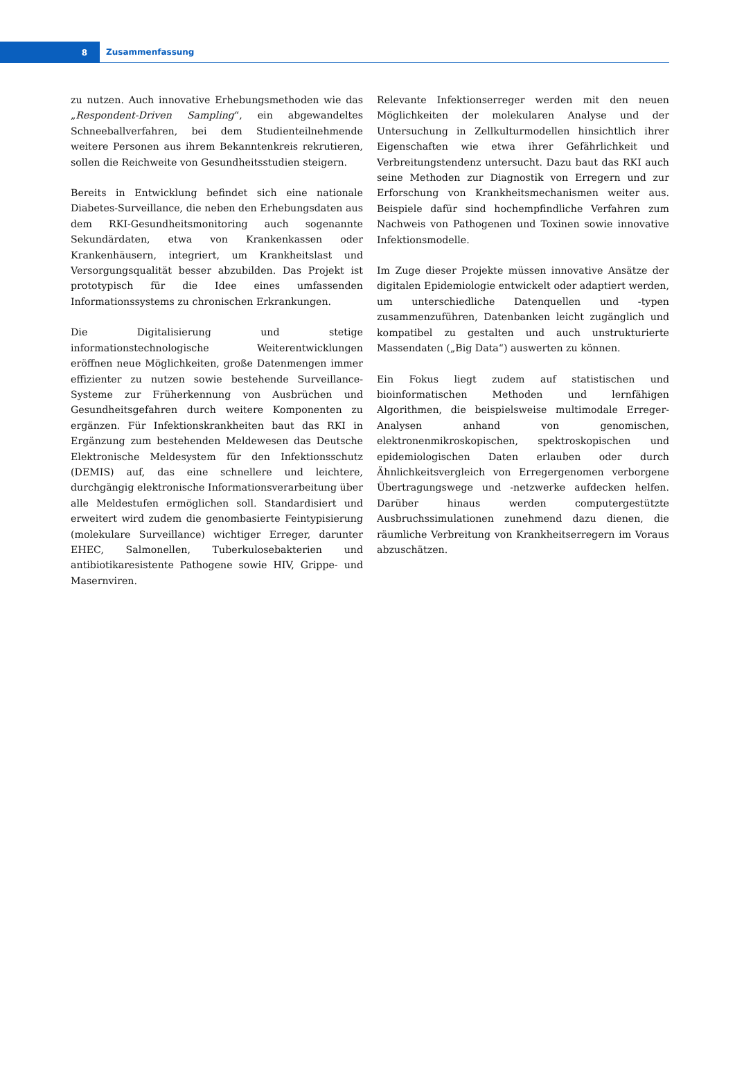8
Zusammenfassung
zu nutzen. Auch innovative Erhebungsmethoden wie das „Respondent-Driven Sampling“, ein abgewandeltes Schneeballverfahren, bei dem Studienteilnehmende weitere Personen aus ihrem Bekanntenkreis rekrutieren, sollen die Reichweite von Gesundheitsstudien steigern.
Bereits in Entwicklung befindet sich eine nationale Diabetes-Surveillance, die neben den Erhebungsdaten aus dem RKI-Gesundheitsmonitoring auch sogenannte Sekundärdaten, etwa von Krankenkassen oder Krankenhäusern, integriert, um Krankheitslast und Versorgungsqualität besser abzubilden. Das Projekt ist prototypisch für die Idee eines umfassenden Informationssystems zu chronischen Erkrankungen.
Die Digitalisierung und stetige informationstechnologische Weiterentwicklungen eröffnen neue Möglichkeiten, große Datenmengen immer effizienter zu nutzen sowie bestehende Surveillance-Systeme zur Früherkennung von Ausbrüchen und Gesundheitsgefahren durch weitere Komponenten zu ergänzen. Für Infektionskrankheiten baut das RKI in Ergänzung zum bestehenden Meldewesen das Deutsche Elektronische Meldesystem für den Infektionsschutz (DEMIS) auf, das eine schnellere und leichtere, durchgängig elektronische Informationsverarbeitung über alle Meldestufen ermöglichen soll. Standardisiert und erweitert wird zudem die genombasierte Feintypisierung (molekulare Surveillance) wichtiger Erreger, darunter EHEC, Salmonellen, Tuberkulosebakterien und antibiotikaresistente Pathogene sowie HIV, Grippe- und Masernviren.
Relevante Infektionserreger werden mit den neuen Möglichkeiten der molekularen Analyse und der Untersuchung in Zellkulturmodellen hinsichtlich ihrer Eigenschaften wie etwa ihrer Gefährlichkeit und Verbreitungstendenz untersucht. Dazu baut das RKI auch seine Methoden zur Diagnostik von Erregern und zur Erforschung von Krankheitsmechanismen weiter aus. Beispiele dafür sind hochempfindliche Verfahren zum Nachweis von Pathogenen und Toxinen sowie innovative Infektionsmodelle.
Im Zuge dieser Projekte müssen innovative Ansätze der digitalen Epidemiologie entwickelt oder adaptiert werden, um unterschiedliche Datenquellen und -typen zusammenzuführen, Datenbanken leicht zugänglich und kompatibel zu gestalten und auch unstrukturierte Massendaten („Big Data“) auswerten zu können.
Ein Fokus liegt zudem auf statistischen und bioinformatischen Methoden und lernfähigen Algorithmen, die beispielsweise multimodale Erreger-Analysen anhand von genomischen, elektronenmikroskopischen, spektroskopischen und epidemiologischen Daten erlauben oder durch Ähnlichkeitsvergleich von Erregergenomen verborgene Übertragungswege und -netzwerke aufdecken helfen. Darüber hinaus werden computergestützte Ausbruchssimulationen zunehmend dazu dienen, die räumliche Verbreitung von Krankheitserregern im Voraus abzuschätzen.